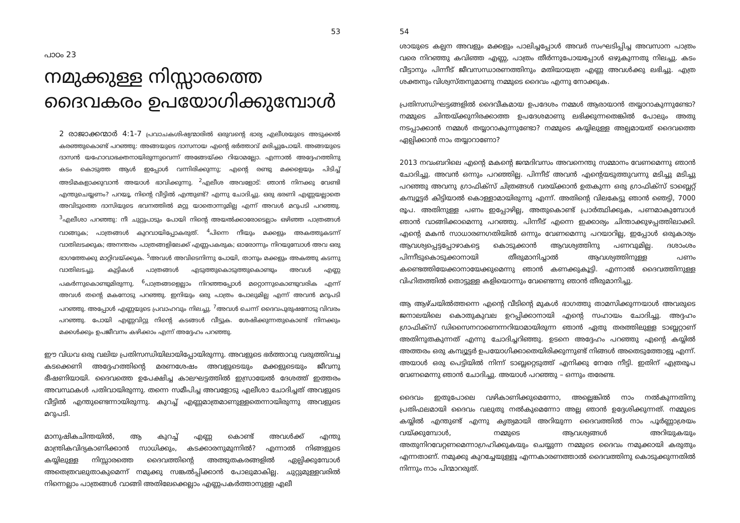53
പാഠം 23
നമുക്കുള്ള നിസ്സാരത്തെ ദൈവകരം ഉപയോഗിക്കുമ്പോൾ
2 രാജാക്കന്മാർ 4:1-7 പ്രവാചകശിഷ്യന്മാരിൽ ഒരുവന്റെ ഭാര്യ എലീശയുടെ അടുക്കൽ കരഞ്ഞുകൊണ്ട് പറഞ്ഞു: അങ്ങയുടെ ദാസനായ എന്റെ ഭർത്താവ് മരിച്ചുപോയി. അങ്ങയുടെ ദാസൻ യഹോവാഭക്തനായിരുന്നുവെന്ന് അങ്ങേയ്ക്ക റിയാമല്ലോ. എന്നാൽ അദ്ദേഹത്തിനു കടം കൊടുത്ത ആൾ ഇപ്പോൾ വന്നിരിക്കുന്നു; എന്റെ രണ്ടു മക്കളെയും പിടിച്ച് അടിമകളാക്കുവാൻ അയാൾ ഭാവിക്കുന്നു. <sup>2</sup>എലീശ അവളോട്: ഞാൻ നിനക്കു വേണ്ടി എന്തുചെയ്യണം? പറയൂ, നിന്റെ വീട്ടിൽ എന്തുണ്ട്? എന്നു ചോദിച്ചു. ഒരു ഭരണി എണ്ണയല്ലാതെ അവിടുത്തെ ദാസിയുടെ ഭവനത്തിൽ മറ്റു യാതൊന്നുമില്ല എന്ന് അവൾ മറുപടി പറഞ്ഞു. <sup>3</sup>എലീശാ പറഞ്ഞു: നീ ചുറ്റുപാടും പോയി നിന്റെ അയൽക്കാരോടെല്ലാം ഒഴിഞ്ഞ പാത്രങ്ങൾ വാങ്ങുക; പാത്രങ്ങൾ കുറവായിപ്പോകരുത്. <sup>4</sup>പിന്നെ നീയും മക്കളും അകത്തുകടന്ന് വാതിലടക്കുക; അനന്തരം പാത്രങ്ങളിലേക്ക് എണ്ണപകരുക; ഓരോന്നും നിറയുമ്പോൾ അവ ഒരു ഭാഗത്തേക്കു മാറ്റിവയ്ക്കുക. <sup>5</sup>അവൾ അവിടെനിന്നു പോയി, താനും മക്കളും അകത്തു കടന്നു വാതിലടച്ചു. കുട്ടികൾ പാത്രങ്ങൾ എടുത്തുകൊടുത്തുകൊണ്ടും അവൾ എണ്ണ പകർന്നുകൊണ്ടുമിരുന്നു. <sup>6</sup>പാത്രങ്ങളെല്ലാം നിറഞ്ഞപ്പോൾ മറ്റൊന്നുകൊണ്ടുവരിക എന്ന് അവൾ തന്റെ മകനോടു പറഞ്ഞു. ഇനിയും ഒരു പാത്രം പോലുമില്ല എന്ന് അവൻ മറുപടി പറഞ്ഞു. അപ്പോൾ എണ്ണയുടെ പ്രവാഹവും നിലച്ചു. <sup>7</sup>അവൾ ചെന്ന് ദൈവപുരുഷനോടു വിവരം പറഞ്ഞു. പോയി എണ്ണവിറ്റു നിന്റെ കടങ്ങൾ വീട്ടുക. ശേഷിക്കുന്നതുകൊണ്ട് നിനക്കും മക്കൾക്കും ഉപജീവനം കഴിക്കാം എന്ന് അദ്ദേഹം പറഞ്ഞു.
ഈ വിധവ ഒരു വലിയ പ്രതിസന്ധിയിലായിപ്പോയിരുന്നു. അവളുടെ ഭർത്താവു വരുത്തിവച്ച കടക്കെണി അദ്ദേഹത്തിന്റെ മരണശേഷം അവളുടെയും മക്കളുടെയും ജീവനു ഭീഷണിയായി. ദൈവത്തെ ഉപേക്ഷിച്ച കാലഘട്ടത്തിൽ ഇസ്രായേൽ ദേശത്ത് ഇത്തരം അവസ്ഥകൾ പതിവായിരുന്നു. തന്നെ സമീപിച്ച അവളോടു എലീശാ ചോദിച്ചത് അവളുടെ വീട്ടിൽ എന്തുണ്ടെന്നായിരുന്നു. കുറച്ച് എണ്ണമാത്രമാണുള്ളതെന്നായിരുന്നു അവളുടെ മറുപടി.
മാനുഷികചിന്തയിൽ, ആ കുറച്ച് എണ്ണ കൊണ്ട് അവൾക്ക് എന്തു മാന്ത്രികവിദ്യകാണിക്കാൻ സാധിക്കും, കടക്കാരനുമുന്നിൽ? എന്നാൽ നിങ്ങളുടെ കയ്യിലുള്ള നിസ്സാരത്തെ ദൈവത്തിന്റെ അത്ഭുതകരങ്ങളിൽ ഏല്പിക്കുമ്പോൾ അതെത്രവലുതാകുമെന്ന് നമുക്കു സങ്കൽപ്പിക്കാൻ പോലുമാകില്ല. ചുറ്റുമുള്ളവരിൽ നിന്നെല്ലാം പാത്രങ്ങൾ വാങ്ങി അതിലേക്കെല്ലാം എണ്ണപകർത്താനുള്ള എലീ
54
ശായുടെ കല്പന അവളും മക്കളും പാലിച്ചപ്പോൾ അവർ സംഘടിപ്പിച്ച അവസാന പാത്രം വരെ നിറഞ്ഞു കവിഞ്ഞ എണ്ണ, പാത്രം തീർന്നുപോയപ്പോൾ ഒഴുകുന്നതു നിലച്ചു. കടം വീട്ടാനും പിന്നീട് ജീവസന്ധാരണത്തിനും മതിയായത്ര എണ്ണ അവൾക്കു ലഭിച്ചു. എത്ര ശക്തനും വിശ്വസ്തനുമാണു നമ്മുടെ ദൈവം എന്നു നോക്കുക.
പ്രതിസന്ധിഘട്ടങ്ങളിൽ ദൈവീകമായ ഉപദേശം നമ്മൾ ആരായാൻ തയ്യാറാകുന്നുണ്ടോ? നമ്മുടെ ചിന്തയ്ക്കുനിരക്കാത്ത ഉപദേശമാണു ലഭിക്കുന്നതെങ്കിൽ പോലും അതു നടപ്പാക്കാൻ നമ്മൾ തയ്യാറാകുന്നുണ്ടോ? നമ്മുടെ കയ്യിലുള്ള അല്പമായത് ദൈവത്തെ ഏല്പിക്കാൻ നാം തയ്യാറാണോ?
2013 നവംബറിലെ എന്റെ മകന്റെ ജന്മദിവസം അവനെന്തു സമ്മാനം വേണമെന്നു ഞാൻ ചോദിച്ചു. അവൻ ഒന്നും പറഞ്ഞില്ല. പിന്നീട് അവൻ എന്റെയടുത്തുവന്നു മടിച്ചു മടിച്ചു പറഞ്ഞു അവനു ഗ്രാഫിക്സ് ചിത്രങ്ങൾ വരയ്ക്കാൻ ഉതകുന്ന ഒരു ഗ്രാഫിക്സ് ടാബ്ലെറ്റ് കമ്പ്യൂട്ടർ കിട്ടിയാൽ കൊള്ളാമായിരുന്നു എന്ന്. അതിന്റെ വിലകേട്ടു ഞാൻ ഞെട്ടി, 7000 രൂപ. അതിനുള്ള പണം ഇപ്പോഴില്ല, അതുകൊണ്ട് പ്രാർത്ഥിക്കുക, പണമാകുമ്പോൾ ഞാൻ വാങ്ങിക്കാമെന്നു പറഞ്ഞു. പിന്നീട് എന്നെ ഇക്കാര്യം ചിന്താക്കുഴപ്പത്തിലാക്കി. എന്റെ മകൻ സാധാരണഗതിയിൽ ഒന്നും വേണമെന്നു പറയാറില്ല, ഇപ്പോൾ ഒരുകാര്യം ആവശ്യപ്പെട്ടപ്പോഴാകട്ടെ കൊടുക്കാൻ ആവശ്യത്തിനു പണവുമില്ല. ദശാംശം പിന്നീടുകൊടുക്കാനായി തീരുമാനിച്ചാൽ ആവശ്യത്തിനുള്ള പണം കണ്ടെത്തിയേക്കാനായേക്കുമെന്നു ഞാൻ കണക്കുകൂട്ടി. എന്നാൽ ദൈവത്തിനുള്ള വിഹിതത്തിൽ തൊട്ടുള്ള കളിയൊന്നും വേണ്ടെന്നു ഞാൻ തീരുമാനിച്ചു.
ആ ആഴ്ചയിൽത്തന്നെ എന്റെ വീടിന്റെ മുകൾ ഭാഗത്തു താമസിക്കുന്നയാൾ അവരുടെ ജനാലയിലെ കൊതുകുവല ഉറപ്പിക്കാനായി എന്റെ സഹായം ചോദിച്ചു. അദ്ദഹം ഗ്രാഫിക്സ് ഡിസൈനറാണെന്നറിയാമായിരുന്ന ഞാൻ ഏതു തരത്തിലുള്ള ടാബ്ലറ്റാണ് അതിനുതകുന്നത് എന്നു ചോദിച്ചറിഞ്ഞു. ഉടനെ അദ്ദേഹം പറഞ്ഞു എന്റെ കയ്യിൽ അത്തരം ഒരു കമ്പ്യൂട്ടർ ഉപയോഗിക്കാതെയിരിക്കുന്നുണ്ട് നിങ്ങൾ അതെടുത്തോളൂ എന്ന്. അയാൾ ഒരു പെട്ടിയിൽ നിന്ന് ടാബ്ലറ്റെടുത്ത് എനിക്കു നേരേ നീട്ടി. ഇതിന് എത്രരൂപ വേണമെന്നു ഞാൻ ചോദിച്ചു. അയാൾ പറഞ്ഞു – ഒന്നും തരേണ്ട.
ദൈവം ഇതുപോലെ വഴികാണിക്കുമെന്നോ, അല്ലെങ്കിൽ നാം നൽകുന്നതിനു പ്രതിഫലമായി ദൈവം വലുതു നൽകുമെന്നോ അല്ല ഞാൻ ഉദ്ദേശിക്കുന്നത്. നമ്മുടെ കയ്യിൽ എന്തുണ്ട് എന്നു കൃത്യമായി അറിയുന്ന ദൈവത്തിൽ നാം പൂർണ്ണാശ്രയം വയ്ക്കുമ്പോൾ, നമ്മുടെ ആവശ്യങ്ങൾ അറിയുകയും അതുനിറവേറ്റണമെന്നാഗ്രഹിക്കുകയും ചെയ്യുന്ന നമ്മുടെ ദൈവം നമുക്കായി കരുതും എന്നതാണ്. നമുക്കു കുറച്ചേയുള്ളൂ എന്നകാരണത്താൽ ദൈവത്തിനു കൊടുക്കുന്നതിൽ നിന്നും നാം പിന്മാറരുത്.